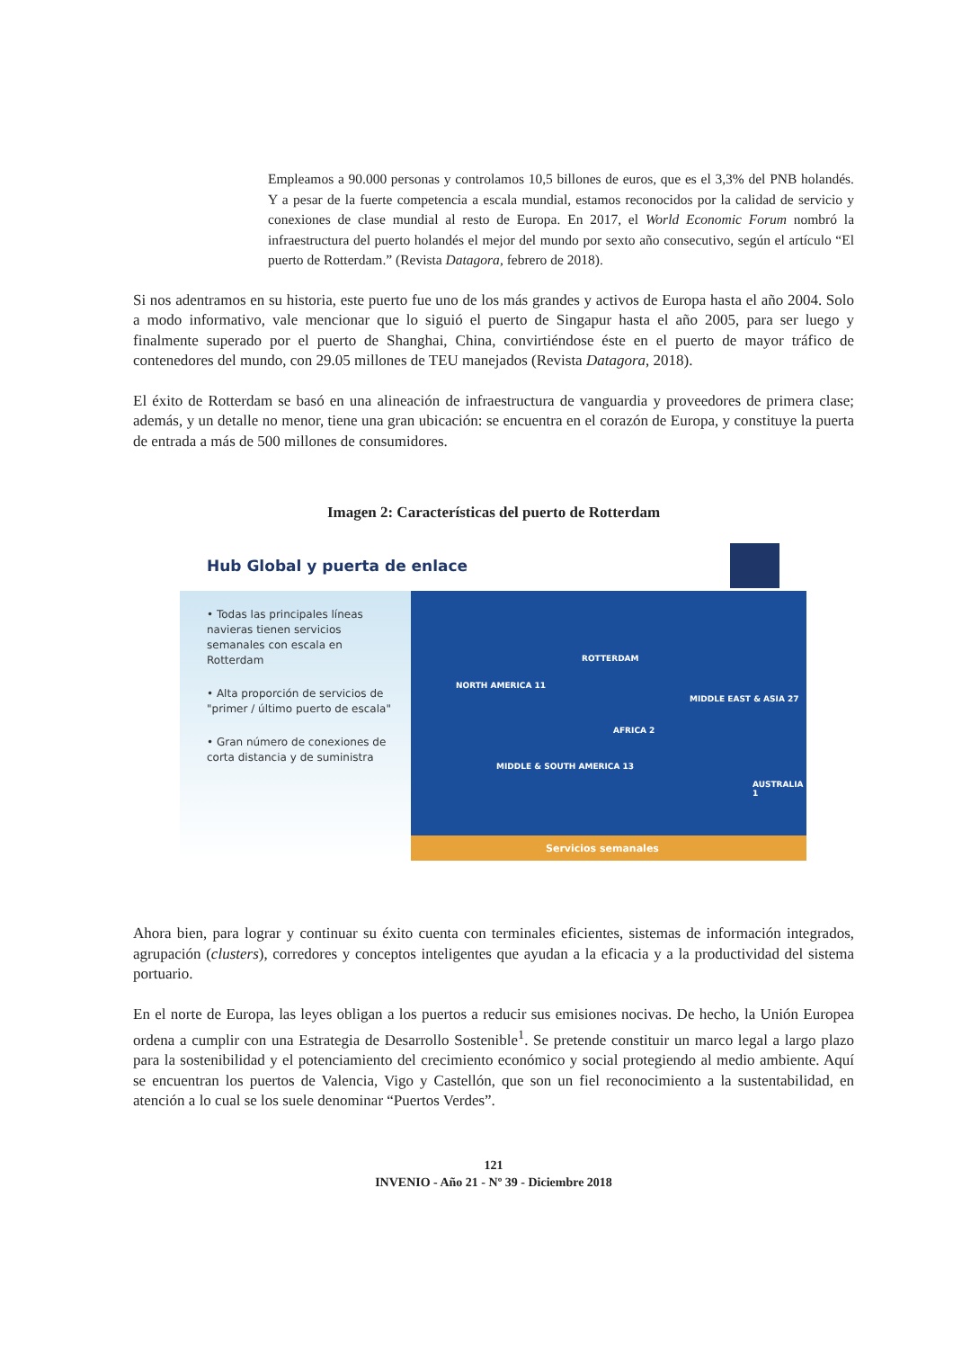Empleamos a 90.000 personas y controlamos 10,5 billones de euros, que es el 3,3% del PNB holandés. Y a pesar de la fuerte competencia a escala mundial, estamos reconocidos por la calidad de servicio y conexiones de clase mundial al resto de Europa. En 2017, el World Economic Forum nombró la infraestructura del puerto holandés el mejor del mundo por sexto año consecutivo, según el artículo “El puerto de Rotterdam.” (Revista Datagora, febrero de 2018).
Si nos adentramos en su historia, este puerto fue uno de los más grandes y activos de Europa hasta el año 2004. Solo a modo informativo, vale mencionar que lo siguió el puerto de Singapur hasta el año 2005, para ser luego y finalmente superado por el puerto de Shanghai, China, convirtiéndose éste en el puerto de mayor tráfico de contenedores del mundo, con 29.05 millones de TEU manejados (Revista Datagora, 2018).
El éxito de Rotterdam se basó en una alineación de infraestructura de vanguardia y proveedores de primera clase; además, y un detalle no menor, tiene una gran ubicación: se encuentra en el corazón de Europa, y constituye la puerta de entrada a más de 500 millones de consumidores.
Imagen 2: Características del puerto de Rotterdam
Hub Global y puerta de enlace
• Todas las principales líneas navieras tienen servicios semanales con escala en Rotterdam
• Alta proporción de servicios de "primer / último puerto de escala"
• Gran número de conexiones de corta distancia y de suministra
ROTTERDAM
NORTH AMERICA 11
MIDDLE EAST & ASIA 27
AFRICA 2
MIDDLE & SOUTH AMERICA 13
AUSTRALIA 1
Servicios semanales
Ahora bien, para lograr y continuar su éxito cuenta con terminales eficientes, sistemas de información integrados, agrupación (clusters), corredores y conceptos inteligentes que ayudan a la eficacia y a la productividad del sistema portuario.
En el norte de Europa, las leyes obligan a los puertos a reducir sus emisiones nocivas. De hecho, la Unión Europea ordena a cumplir con una Estrategia de Desarrollo Sostenible<sup>1</sup>. Se pretende constituir un marco legal a largo plazo para la sostenibilidad y el potenciamiento del crecimiento económico y social protegiendo al medio ambiente. Aquí se encuentran los puertos de Valencia, Vigo y Castellón, que son un fiel reconocimiento a la sustentabilidad, en atención a lo cual se los suele denominar “Puertos Verdes”.
121
INVENIO - Año 21 - Nº 39 - Diciembre 2018